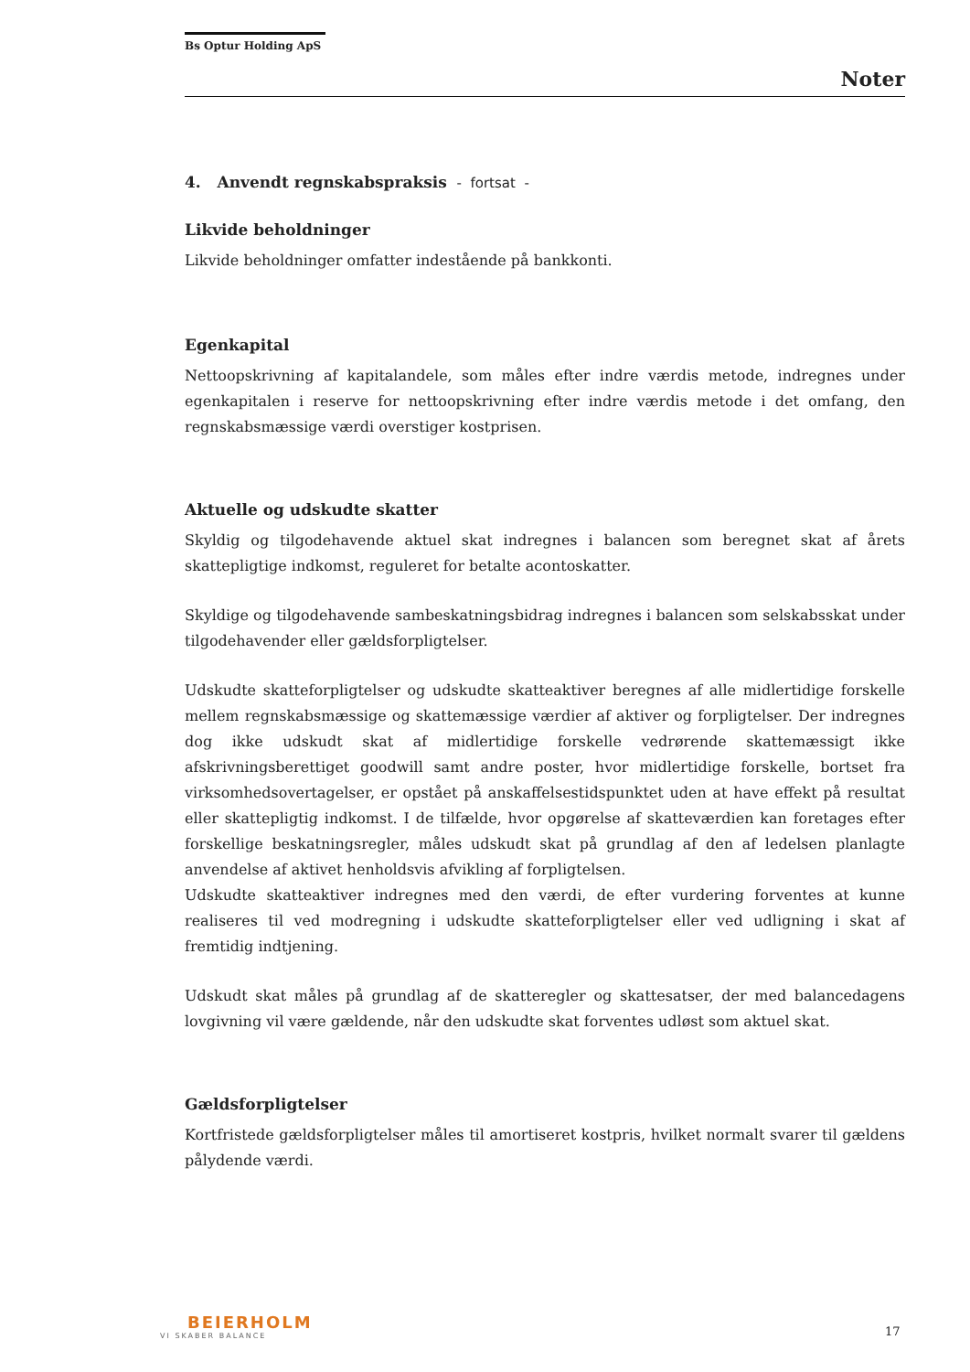Bs Optur Holding ApS
Noter
4. Anvendt regnskabspraksis - fortsat -
Likvide beholdninger
Likvide beholdninger omfatter indestående på bankkonti.
Egenkapital
Nettoopskrivning af kapitalandele, som måles efter indre værdis metode, indregnes under egenkapitalen i reserve for nettoopskrivning efter indre værdis metode i det omfang, den regnskabsmæssige værdi overstiger kostprisen.
Aktuelle og udskudte skatter
Skyldig og tilgodehavende aktuel skat indregnes i balancen som beregnet skat af årets skattepligtige indkomst, reguleret for betalte acontoskatter.
Skyldige og tilgodehavende sambeskatningsbidrag indregnes i balancen som selskabsskat under tilgodehavender eller gældsforpligtelser.
Udskudte skatteforpligtelser og udskudte skatteaktiver beregnes af alle midlertidige forskelle mellem regnskabsmæssige og skattemæssige værdier af aktiver og forpligtelser. Der indregnes dog ikke udskudt skat af midlertidige forskelle vedrørende skattemæssigt ikke afskrivningsberettiget goodwill samt andre poster, hvor midlertidige forskelle, bortset fra virksomhedsovertagelser, er opstået på anskaffelsestidspunktet uden at have effekt på resultat eller skattepligtig indkomst. I de tilfælde, hvor opgørelse af skatteværdien kan foretages efter forskellige beskatningsregler, måles udskudt skat på grundlag af den af ledelsen planlagte anvendelse af aktivet henholdsvis afvikling af forpligtelsen.
Udskudte skatteaktiver indregnes med den værdi, de efter vurdering forventes at kunne realiseres til ved modregning i udskudte skatteforpligtelser eller ved udligning i skat af fremtidig indtjening.
Udskudt skat måles på grundlag af de skatteregler og skattesatser, der med balancedagens lovgivning vil være gældende, når den udskudte skat forventes udløst som aktuel skat.
Gældsforpligtelser
Kortfristede gældsforpligtelser måles til amortiseret kostpris, hvilket normalt svarer til gældens pålydende værdi.
BEIERHOLM
VI SKABER BALANCE
17